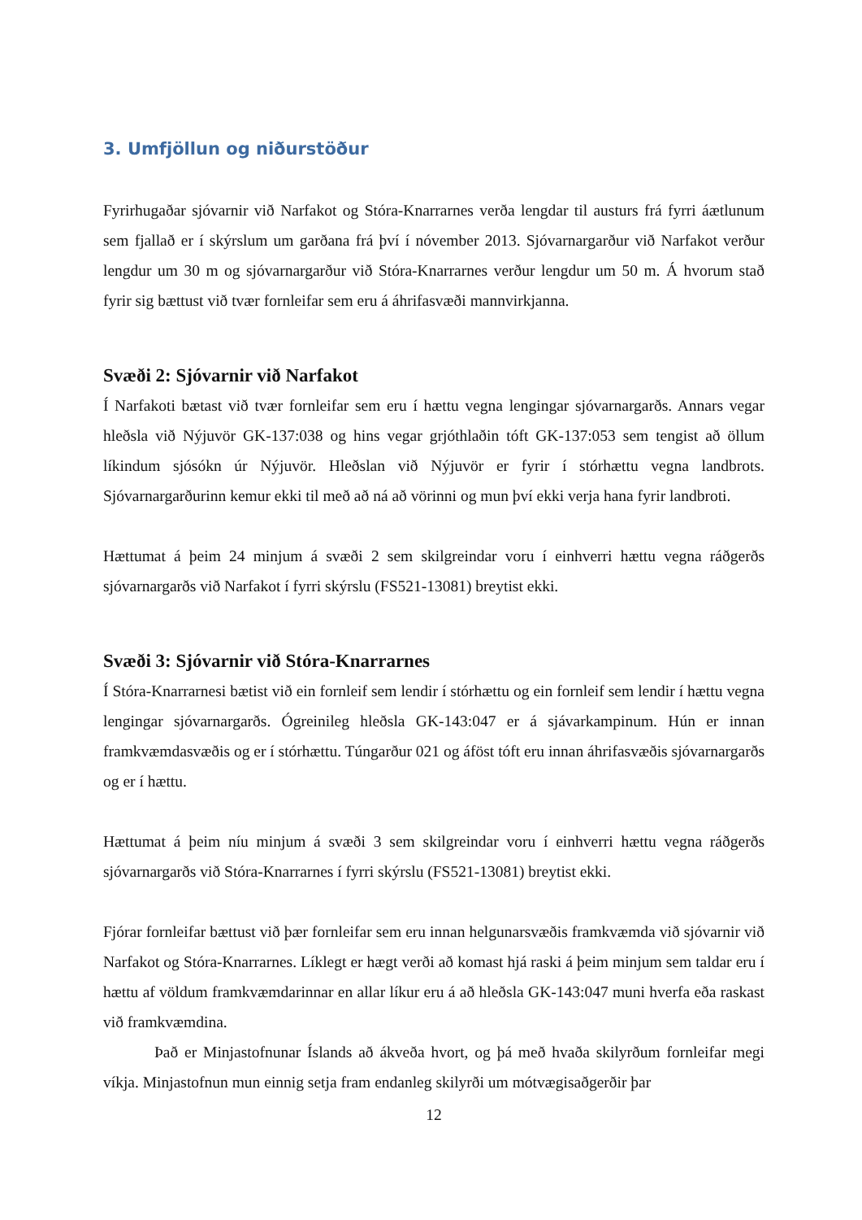3. Umfjöllun og niðurstöður
Fyrirhugaðar sjóvarnir við Narfakot og Stóra-Knarrarnes verða lengdar til austurs frá fyrri áætlunum sem fjallað er í skýrslum um garðana frá því í nóvember 2013. Sjóvarnargarður við Narfakot verður lengdur um 30 m og sjóvarnargarður við Stóra-Knarrarnes verður lengdur um 50 m. Á hvorum stað fyrir sig bættust við tvær fornleifar sem eru á áhrifasvæði mannvirkjanna.
Svæði 2: Sjóvarnir við Narfakot
Í Narfakoti bætast við tvær fornleifar sem eru í hættu vegna lengingar sjóvarnargarðs. Annars vegar hleðsla við Nýjuvör GK-137:038 og hins vegar grjóthlaðin tóft GK-137:053 sem tengist að öllum líkindum sjósókn úr Nýjuvör. Hleðslan við Nýjuvör er fyrir í stórhættu vegna landbrots. Sjóvarnargarðurinn kemur ekki til með að ná að vörinni og mun því ekki verja hana fyrir landbroti.
Hættumat á þeim 24 minjum á svæði 2 sem skilgreindar voru í einhverri hættu vegna ráðgerðs sjóvarnargarðs við Narfakot í fyrri skýrslu (FS521-13081) breytist ekki.
Svæði 3: Sjóvarnir við Stóra-Knarrarnes
Í Stóra-Knarrarnesi bætist við ein fornleif sem lendir í stórhættu og ein fornleif sem lendir í hættu vegna lengingar sjóvarnargarðs. Ógreinileg hleðsla GK-143:047 er á sjávarkampinum. Hún er innan framkvæmdasvæðis og er í stórhættu. Túngarður 021 og áföst tóft eru innan áhrifasvæðis sjóvarnargarðs og er í hættu.
Hættumat á þeim níu minjum á svæði 3 sem skilgreindar voru í einhverri hættu vegna ráðgerðs sjóvarnargarðs við Stóra-Knarrarnes í fyrri skýrslu (FS521-13081) breytist ekki.
Fjórar fornleifar bættust við þær fornleifar sem eru innan helgunarsvæðis framkvæmda við sjóvarnir við Narfakot og Stóra-Knarrarnes. Líklegt er hægt verði að komast hjá raski á þeim minjum sem taldar eru í hættu af völdum framkvæmdarinnar en allar líkur eru á að hleðsla GK-143:047 muni hverfa eða raskast við framkvæmdina.
Það er Minjastofnunar Íslands að ákveða hvort, og þá með hvaða skilyrðum fornleifar megi víkja. Minjastofnun mun einnig setja fram endanleg skilyrði um mótvægisaðgerðir þar
12